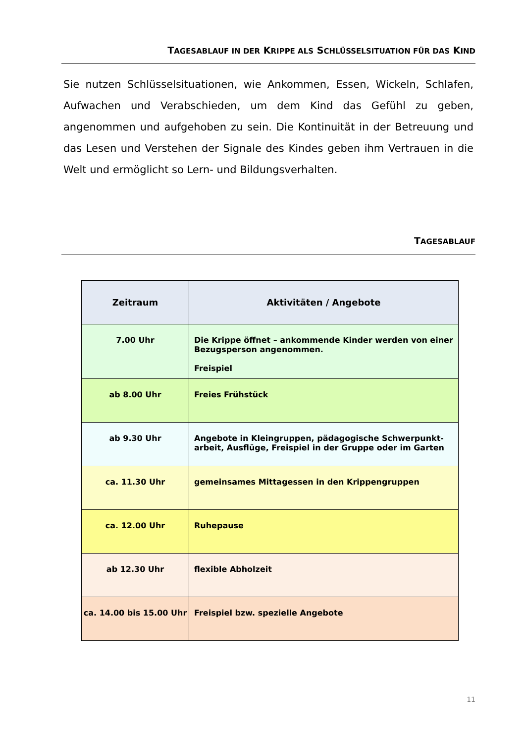TAGESABLAUF IN DER KRIPPE ALS SCHLÜSSELSITUATION FÜR DAS KIND
Sie nutzen Schlüsselsituationen, wie Ankommen, Essen, Wickeln, Schlafen, Aufwachen und Verabschieden, um dem Kind das Gefühl zu geben, angenommen und aufgehoben zu sein. Die Kontinuität in der Betreuung und das Lesen und Verstehen der Signale des Kindes geben ihm Vertrauen in die Welt und ermöglicht so Lern- und Bildungsverhalten.
TAGESABLAUF
| Zeitraum | Aktivitäten / Angebote |
| --- | --- |
| 7.00 Uhr | Die Krippe öffnet – ankommende Kinder werden von einer Bezugsperson angenommen. Freispiel |
| ab 8.00 Uhr | Freies Frühstück |
| ab 9.30 Uhr | Angebote in Kleingruppen, pädagogische Schwerpunkt-arbeit, Ausflüge, Freispiel in der Gruppe oder im Garten |
| ca. 11.30 Uhr | gemeinsames Mittagessen in den Krippengruppen |
| ca. 12.00 Uhr | Ruhepause |
| ab 12.30 Uhr | flexible Abholzeit |
| ca. 14.00 bis 15.00 Uhr | Freispiel bzw. spezielle Angebote |
11